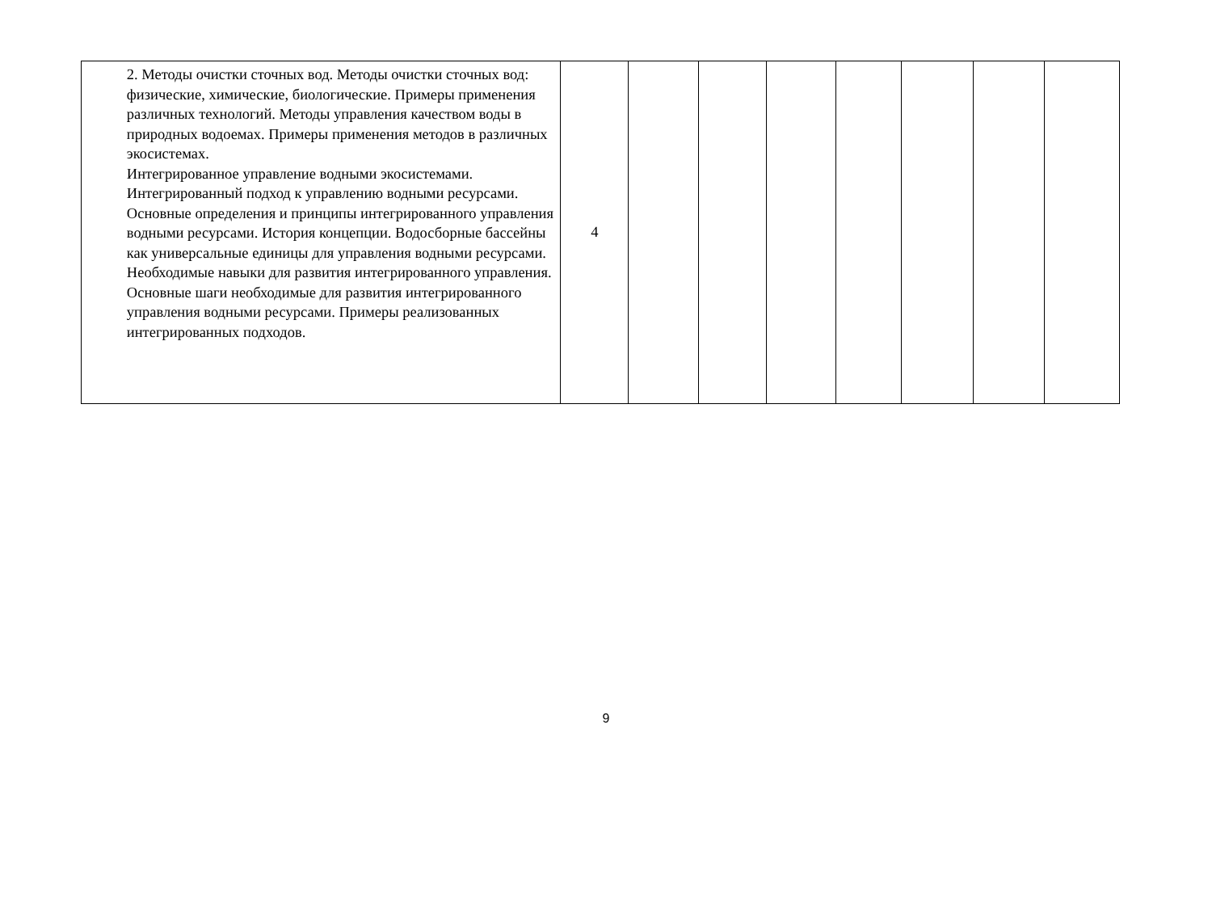| | 2. Методы очистки сточных вод. Методы очистки сточных вод: физические, химические, биологические. Примеры применения различных технологий. Методы управления качеством воды в природных водоемах. Примеры применения методов в различных экосистемах. Интегрированное управление водными экосистемами. Интегрированный подход к управлению водными ресурсами. Основные определения и принципы интегрированного управления водными ресурсами. История концепции. Водосборные бассейны как универсальные единицы для управления водными ресурсами. Необходимые навыки для развития интегрированного управления. Основные шаги необходимые для развития интегрированного управления водными ресурсами. Примеры реализованных интегрированных подходов. | 4 | | | | | | | |
9